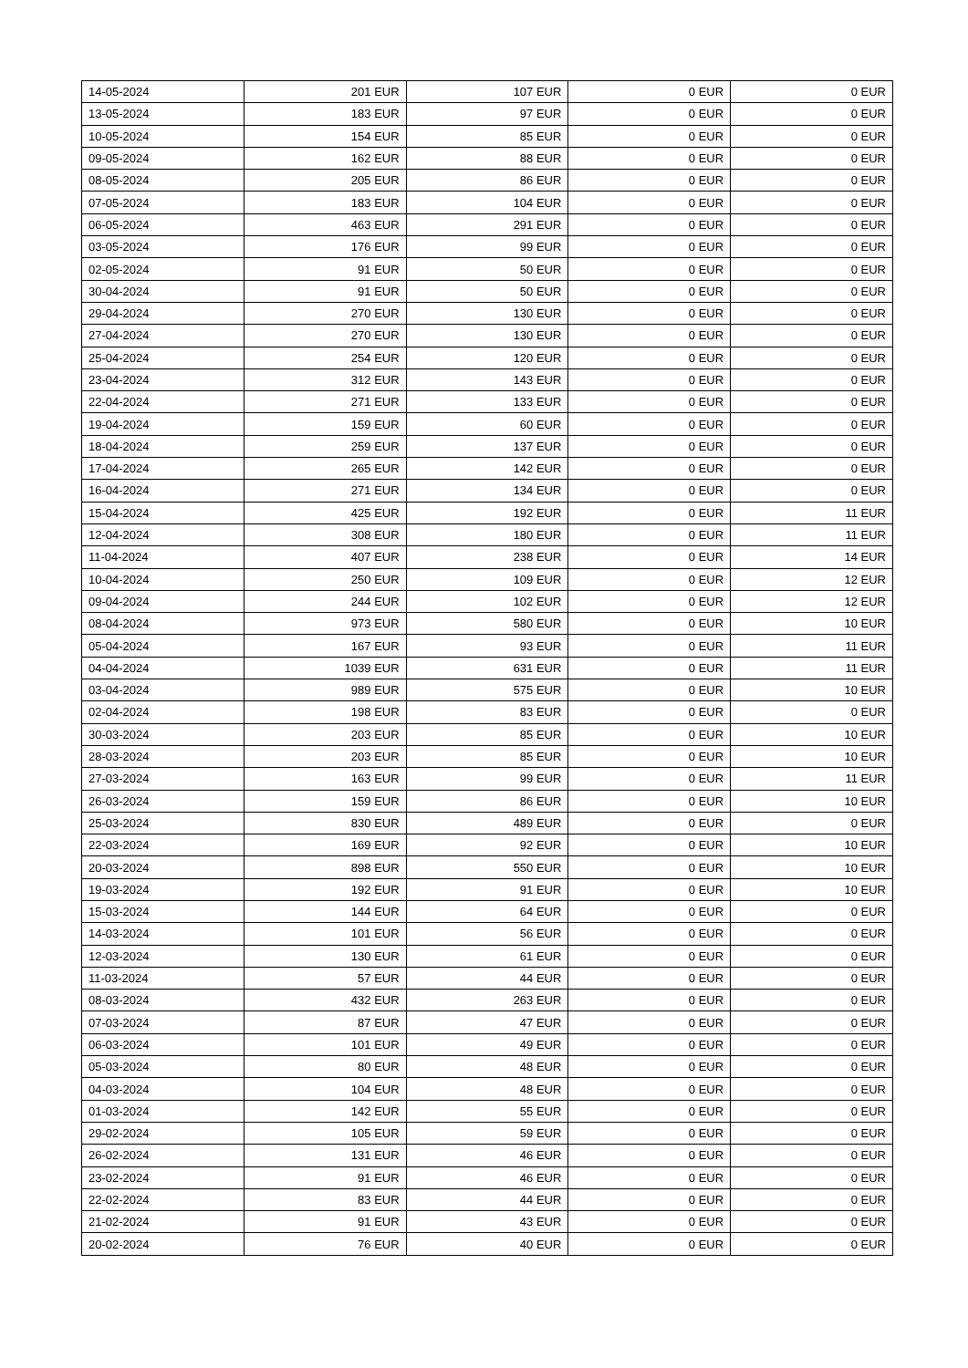| 14-05-2024 | 201 EUR | 107 EUR | 0 EUR | 0 EUR |
| 13-05-2024 | 183 EUR | 97 EUR | 0 EUR | 0 EUR |
| 10-05-2024 | 154 EUR | 85 EUR | 0 EUR | 0 EUR |
| 09-05-2024 | 162 EUR | 88 EUR | 0 EUR | 0 EUR |
| 08-05-2024 | 205 EUR | 86 EUR | 0 EUR | 0 EUR |
| 07-05-2024 | 183 EUR | 104 EUR | 0 EUR | 0 EUR |
| 06-05-2024 | 463 EUR | 291 EUR | 0 EUR | 0 EUR |
| 03-05-2024 | 176 EUR | 99 EUR | 0 EUR | 0 EUR |
| 02-05-2024 | 91 EUR | 50 EUR | 0 EUR | 0 EUR |
| 30-04-2024 | 91 EUR | 50 EUR | 0 EUR | 0 EUR |
| 29-04-2024 | 270 EUR | 130 EUR | 0 EUR | 0 EUR |
| 27-04-2024 | 270 EUR | 130 EUR | 0 EUR | 0 EUR |
| 25-04-2024 | 254 EUR | 120 EUR | 0 EUR | 0 EUR |
| 23-04-2024 | 312 EUR | 143 EUR | 0 EUR | 0 EUR |
| 22-04-2024 | 271 EUR | 133 EUR | 0 EUR | 0 EUR |
| 19-04-2024 | 159 EUR | 60 EUR | 0 EUR | 0 EUR |
| 18-04-2024 | 259 EUR | 137 EUR | 0 EUR | 0 EUR |
| 17-04-2024 | 265 EUR | 142 EUR | 0 EUR | 0 EUR |
| 16-04-2024 | 271 EUR | 134 EUR | 0 EUR | 0 EUR |
| 15-04-2024 | 425 EUR | 192 EUR | 0 EUR | 11 EUR |
| 12-04-2024 | 308 EUR | 180 EUR | 0 EUR | 11 EUR |
| 11-04-2024 | 407 EUR | 238 EUR | 0 EUR | 14 EUR |
| 10-04-2024 | 250 EUR | 109 EUR | 0 EUR | 12 EUR |
| 09-04-2024 | 244 EUR | 102 EUR | 0 EUR | 12 EUR |
| 08-04-2024 | 973 EUR | 580 EUR | 0 EUR | 10 EUR |
| 05-04-2024 | 167 EUR | 93 EUR | 0 EUR | 11 EUR |
| 04-04-2024 | 1039 EUR | 631 EUR | 0 EUR | 11 EUR |
| 03-04-2024 | 989 EUR | 575 EUR | 0 EUR | 10 EUR |
| 02-04-2024 | 198 EUR | 83 EUR | 0 EUR | 0 EUR |
| 30-03-2024 | 203 EUR | 85 EUR | 0 EUR | 10 EUR |
| 28-03-2024 | 203 EUR | 85 EUR | 0 EUR | 10 EUR |
| 27-03-2024 | 163 EUR | 99 EUR | 0 EUR | 11 EUR |
| 26-03-2024 | 159 EUR | 86 EUR | 0 EUR | 10 EUR |
| 25-03-2024 | 830 EUR | 489 EUR | 0 EUR | 0 EUR |
| 22-03-2024 | 169 EUR | 92 EUR | 0 EUR | 10 EUR |
| 20-03-2024 | 898 EUR | 550 EUR | 0 EUR | 10 EUR |
| 19-03-2024 | 192 EUR | 91 EUR | 0 EUR | 10 EUR |
| 15-03-2024 | 144 EUR | 64 EUR | 0 EUR | 0 EUR |
| 14-03-2024 | 101 EUR | 56 EUR | 0 EUR | 0 EUR |
| 12-03-2024 | 130 EUR | 61 EUR | 0 EUR | 0 EUR |
| 11-03-2024 | 57 EUR | 44 EUR | 0 EUR | 0 EUR |
| 08-03-2024 | 432 EUR | 263 EUR | 0 EUR | 0 EUR |
| 07-03-2024 | 87 EUR | 47 EUR | 0 EUR | 0 EUR |
| 06-03-2024 | 101 EUR | 49 EUR | 0 EUR | 0 EUR |
| 05-03-2024 | 80 EUR | 48 EUR | 0 EUR | 0 EUR |
| 04-03-2024 | 104 EUR | 48 EUR | 0 EUR | 0 EUR |
| 01-03-2024 | 142 EUR | 55 EUR | 0 EUR | 0 EUR |
| 29-02-2024 | 105 EUR | 59 EUR | 0 EUR | 0 EUR |
| 26-02-2024 | 131 EUR | 46 EUR | 0 EUR | 0 EUR |
| 23-02-2024 | 91 EUR | 46 EUR | 0 EUR | 0 EUR |
| 22-02-2024 | 83 EUR | 44 EUR | 0 EUR | 0 EUR |
| 21-02-2024 | 91 EUR | 43 EUR | 0 EUR | 0 EUR |
| 20-02-2024 | 76 EUR | 40 EUR | 0 EUR | 0 EUR |